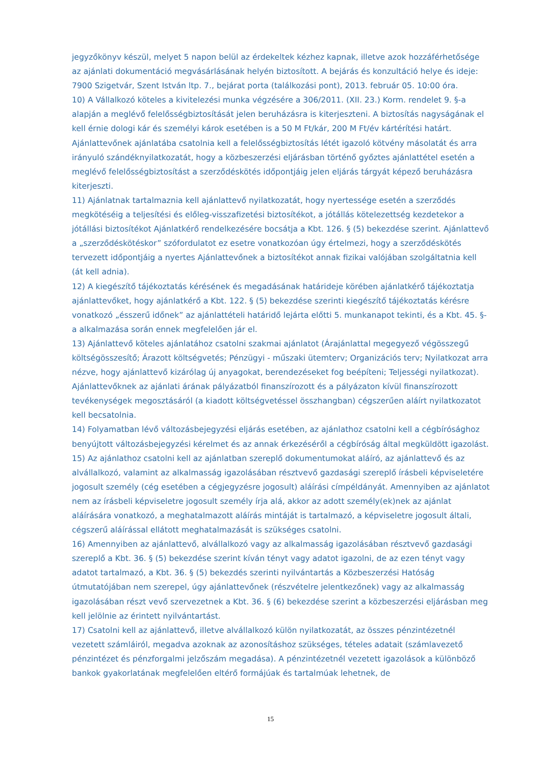jegyzőkönyv készül, melyet 5 napon belül az érdekeltek kézhez kapnak, illetve azok hozzáférhetősége az ajánlati dokumentáció megvásárlásának helyén biztosított. A bejárás és konzultáció helye és ideje: 7900 Szigetvár, Szent István ltp. 7., bejárat porta (találkozási pont), 2013. február 05. 10:00 óra.
10) A Vállalkozó köteles a kivitelezési munka végzésére a 306/2011. (XII. 23.) Korm. rendelet 9. §-a alapján a meglévő felelősségbiztosítását jelen beruházásra is kiterjeszteni. A biztosítás nagyságának el kell érnie dologi kár és személyi károk esetében is a 50 M Ft/kár, 200 M Ft/év kártérítési határt. Ajánlattevőnek ajánlatába csatolnia kell a felelősségbiztosítás létét igazoló kötvény másolatát és arra irányuló szándéknyilatkozatát, hogy a közbeszerzési eljárásban történő győztes ajánlattétel esetén a meglévő felelősségbiztosítást a szerződéskötés időpontjáig jelen eljárás tárgyát képező beruházásra kiterjeszti.
11) Ajánlatnak tartalmaznia kell ajánlattevő nyilatkozatát, hogy nyertessége esetén a szerződés megkötéséig a teljesítési és előleg-visszafizetési biztosítékot, a jótállás kötelezettség kezdetekor a jótállási biztosítékot Ajánlatkérő rendelkezésére bocsátja a Kbt. 126. § (5) bekezdése szerint. Ajánlattevő a „szerződéskötéskor” szófordulatot ez esetre vonatkozóan úgy értelmezi, hogy a szerződéskötés tervezett időpontjáig a nyertes Ajánlattevőnek a biztosítékot annak fizikai valójában szolgáltatnia kell (át kell adnia).
12) A kiegészítő tájékoztatás kérésének és megadásának határideje körében ajánlatkérő tájékoztatja ajánlattevőket, hogy ajánlatkérő a Kbt. 122. § (5) bekezdése szerinti kiegészítő tájékoztatás kérésre vonatkozó „ésszerű időnek” az ajánlattételi határidő lejárta előtti 5. munkanapot tekinti, és a Kbt. 45. §-a alkalmazása során ennek megfelelően jár el.
13) Ajánlattevő köteles ajánlatához csatolni szakmai ajánlatot (Árajánlattal megegyező végösszegű költségösszesítő; Árazott költségvetés; Pénzügyi - műszaki ütemterv; Organizációs terv; Nyilatkozat arra nézve, hogy ajánlattevő kizárólag új anyagokat, berendezéseket fog beépíteni; Teljességi nyilatkozat). Ajánlattevőknek az ajánlati árának pályázatból finanszírozott és a pályázaton kívül finanszírozott tevékenységek megosztásáról (a kiadott költségvetéssel összhangban) cégszerűen aláírt nyilatkozatot kell becsatolnia.
14) Folyamatban lévő változásbejegyzési eljárás esetében, az ajánlathoz csatolni kell a cégbírósághoz benyújtott változásbejegyzési kérelmet és az annak érkezéséről a cégbíróság által megküldött igazolást.
15) Az ajánlathoz csatolni kell az ajánlatban szereplő dokumentumokat aláíró, az ajánlattevő és az alvállalkozó, valamint az alkalmasság igazolásában résztvevő gazdasági szereplő írásbeli képviseletére jogosult személy (cég esetében a cégjegyzésre jogosult) aláírási címpéldányát. Amennyiben az ajánlatot nem az írásbeli képviseletre jogosult személy írja alá, akkor az adott személy(ek)nek az ajánlat aláírására vonatkozó, a meghatalmazott aláírás mintáját is tartalmazó, a képviseletre jogosult általi, cégszerű aláírással ellátott meghatalmazását is szükséges csatolni.
16) Amennyiben az ajánlattevő, alvállalkozó vagy az alkalmasság igazolásában résztvevő gazdasági szereplő a Kbt. 36. § (5) bekezdése szerint kíván tényt vagy adatot igazolni, de az ezen tényt vagy adatot tartalmazó, a Kbt. 36. § (5) bekezdés szerinti nyilvántartás a Közbeszerzési Hatóság útmutatójában nem szerepel, úgy ajánlattevőnek (részvételre jelentkezőnek) vagy az alkalmasság igazolásában részt vevő szervezetnek a Kbt. 36. § (6) bekezdése szerint a közbeszerzési eljárásban meg kell jelölnie az érintett nyilvántartást.
17) Csatolni kell az ajánlattevő, illetve alvállalkozó külön nyilatkozatát, az összes pénzintézetnél vezetett számláiról, megadva azoknak az azonosításhoz szükséges, tételes adatait (számlavezető pénzintézet és pénzforgalmi jelzőszám megadása). A pénzintézetnél vezetett igazolások a különböző bankok gyakorlatának megfelelően eltérő formájúak és tartalmúak lehetnek, de
15